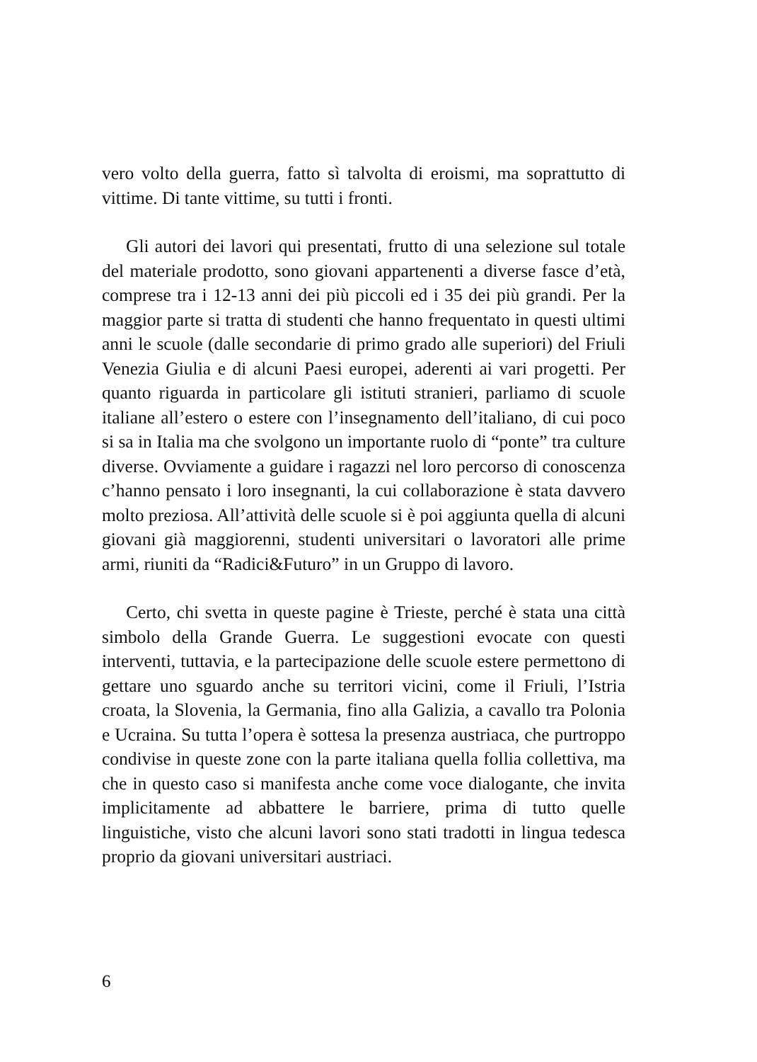vero volto della guerra, fatto sì talvolta di eroismi, ma soprattutto di vittime. Di tante vittime, su tutti i fronti.
Gli autori dei lavori qui presentati, frutto di una selezione sul totale del materiale prodotto, sono giovani appartenenti a diverse fasce d’età, comprese tra i 12-13 anni dei più piccoli ed i 35 dei più grandi. Per la maggior parte si tratta di studenti che hanno frequentato in questi ultimi anni le scuole (dalle secondarie di primo grado alle superiori) del Friuli Venezia Giulia e di alcuni Paesi europei, aderenti ai vari progetti. Per quanto riguarda in particolare gli istituti stranieri, parliamo di scuole italiane all’estero o estere con l’insegnamento dell’italiano, di cui poco si sa in Italia ma che svolgono un importante ruolo di “ponte” tra culture diverse. Ovviamente a guidare i ragazzi nel loro percorso di conoscenza c’hanno pensato i loro insegnanti, la cui collaborazione è stata davvero molto preziosa. All’attività delle scuole si è poi aggiunta quella di alcuni giovani già maggiorenni, studenti universitari o lavoratori alle prime armi, riuniti da “Radici&Futuro” in un Gruppo di lavoro.
Certo, chi svetta in queste pagine è Trieste, perché è stata una città simbolo della Grande Guerra. Le suggestioni evocate con questi interventi, tuttavia, e la partecipazione delle scuole estere permettono di gettare uno sguardo anche su territori vicini, come il Friuli, l’Istria croata, la Slovenia, la Germania, fino alla Galizia, a cavallo tra Polonia e Ucraina. Su tutta l’opera è sottesa la presenza austriaca, che purtroppo condivise in queste zone con la parte italiana quella follia collettiva, ma che in questo caso si manifesta anche come voce dialogante, che invita implicitamente ad abbattere le barriere, prima di tutto quelle linguistiche, visto che alcuni lavori sono stati tradotti in lingua tedesca proprio da giovani universitari austriaci.
6